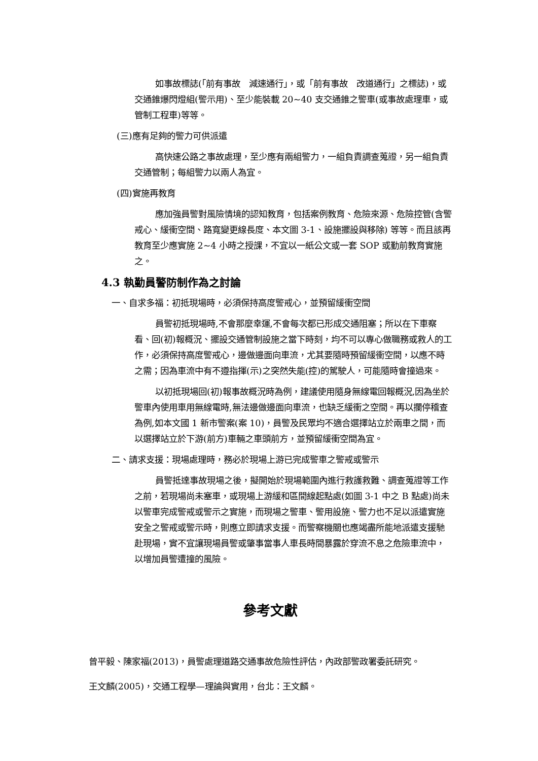如事故標誌(「前有事故　減速通行」，或「前有事故　改道通行」之標誌)，或交通錐爆閃燈組(警示用)、至少能裝載 20~40 支交通錐之警車(或事故處理車，或管制工程車)等等。
(三)應有足夠的警力可供派遣
高快速公路之事故處理，至少應有兩組警力，一組負責調查蒐證，另一組負責交通管制；每組警力以兩人為宜。
(四)實施再教育
應加強員警對風險情境的認知教育，包括案例教育、危險來源、危險控管(含警戒心、緩衝空間、路寬變更線長度、本文圖 3-1、設施擺設與移除) 等等。而且該再教育至少應實施 2~4 小時之授課，不宜以一紙公文或一套 SOP 或勤前教育實施之。
4.3 執勤員警防制作為之討論
一、自求多福：初抵現場時，必須保持高度警戒心，並預留緩衝空間
員警初抵現場時,不會那麼幸運,不會每次都已形成交通阻塞；所以在下車察看、回(初)報概況、擺設交通管制設施之當下時刻，均不可以專心做職務或救人的工作，必須保持高度警戒心，邊做邊面向車流，尤其要隨時預留緩衝空間，以應不時之需；因為車流中有不遵指揮(示)之突然失能(控)的駕駛人，可能隨時會撞過來。
以初抵現場回(初)報事故概況時為例，建議使用隨身無線電回報概況,因為坐於警車內使用車用無線電時,無法邊做邊面向車流，也缺乏緩衝之空間。再以攔停稽查為例,如本文國 1 新市警案(案 10)，員警及民眾均不適合選擇站立於兩車之間，而以選擇站立於下游(前方)車輛之車頭前方，並預留緩衝空間為宜。
二、請求支援：現場處理時，務必於現場上游已完成警車之警戒或警示
員警抵達事故現場之後，擬開始於現場範圍內進行救護救難、調查蒐證等工作之前，若現場尚未塞車，或現場上游緩和區間線起點處(如圖 3-1 中之 B 點處)尚未以警車完成警戒或警示之實施，而現場之警車、警用設施、警力也不足以派遣實施安全之警戒或警示時，則應立即請求支援。而警察機關也應竭盡所能地派遣支援馳赴現場，實不宜讓現場員警或肇事當事人車長時間暴露於穿流不息之危險車流中，以增加員警遭撞的風險。
參考文獻
曾平毅、陳家福(2013)，員警處理道路交通事故危險性評估，內政部警政署委託研究。
王文麟(2005)，交通工程學—理論與實用，台北：王文麟。